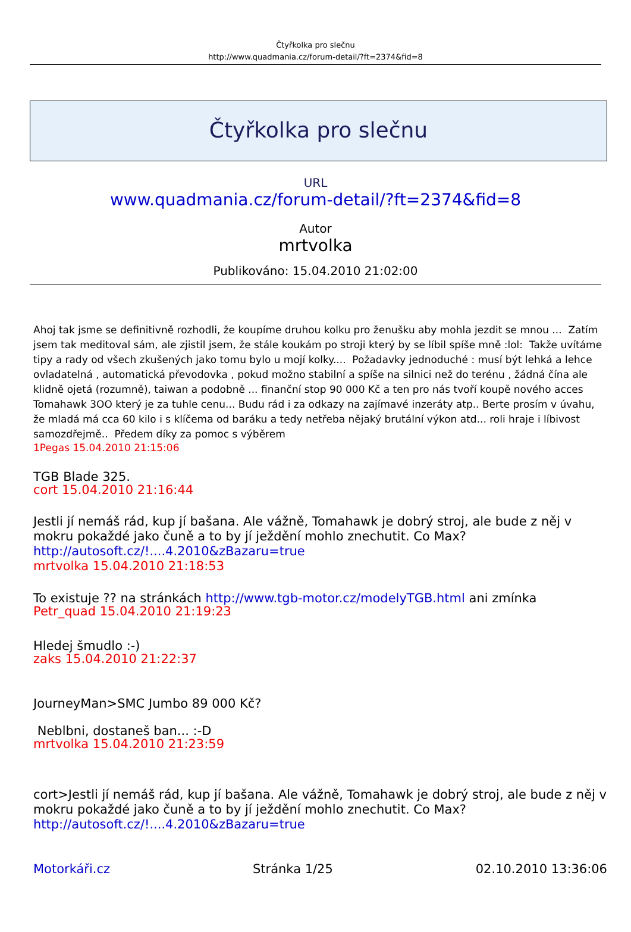Čtyřkolka pro slečnu
http://www.quadmania.cz/forum-detail/?ft=2374&fid=8
Čtyřkolka pro slečnu
URL
www.quadmania.cz/forum-detail/?ft=2374&fid=8
Autor
mrtvolka
Publikováno: 15.04.2010 21:02:00
Ahoj tak jsme se definitivně rozhodli, že koupíme druhou kolku pro ženušku aby mohla jezdit se mnou ... Zatím jsem tak meditoval sám, ale zjistil jsem, že stále koukám po stroji který by se líbil spíše mně :lol: Takže uvítáme tipy a rady od všech zkušených jako tomu bylo u mojí kolky.... Požadavky jednoduché : musí být lehká a lehce ovladatelná , automatická převodovka , pokud možno stabilní a spíše na silnici než do terénu , žádná čína ale klidně ojetá (rozumně), taiwan a podobně ... finanční stop 90 000 Kč a ten pro nás tvoří koupě nového acces Tomahawk 3OO který je za tuhle cenu... Budu rád i za odkazy na zajímavé inzeráty atp.. Berte prosím v úvahu, že mladá má cca 60 kilo i s klíčema od baráku a tedy netřeba nějaký brutální výkon atd... roli hraje i líbivost samozdřejmě.. Předem díky za pomoc s výběrem
1Pegas 15.04.2010 21:15:06
TGB Blade 325.
cort 15.04.2010 21:16:44
Jestli jí nemáš rád, kup jí bašana. Ale vážně, Tomahawk je dobrý stroj, ale bude z něj v mokru pokaždé jako čuně a to by jí ježdění mohlo znechutit. Co Max?
http://autosoft.cz/!....4.2010&zBazaru=true
mrtvolka 15.04.2010 21:18:53
To existuje ?? na stránkách http://www.tgb-motor.cz/modelyTGB.html ani zmínka
Petr_quad 15.04.2010 21:19:23
Hledej šmudlo :-)
zaks 15.04.2010 21:22:37
JourneyMan>SMC Jumbo 89 000 Kč?
Neblbni, dostaneš ban... :-D
mrtvolka 15.04.2010 21:23:59
cort>Jestli jí nemáš rád, kup jí bašana. Ale vážně, Tomahawk je dobrý stroj, ale bude z něj v mokru pokaždé jako čuně a to by jí ježdění mohlo znechutit. Co Max?
http://autosoft.cz/!....4.2010&zBazaru=true
Motorkáři.cz Stránka 1/25 02.10.2010 13:36:06